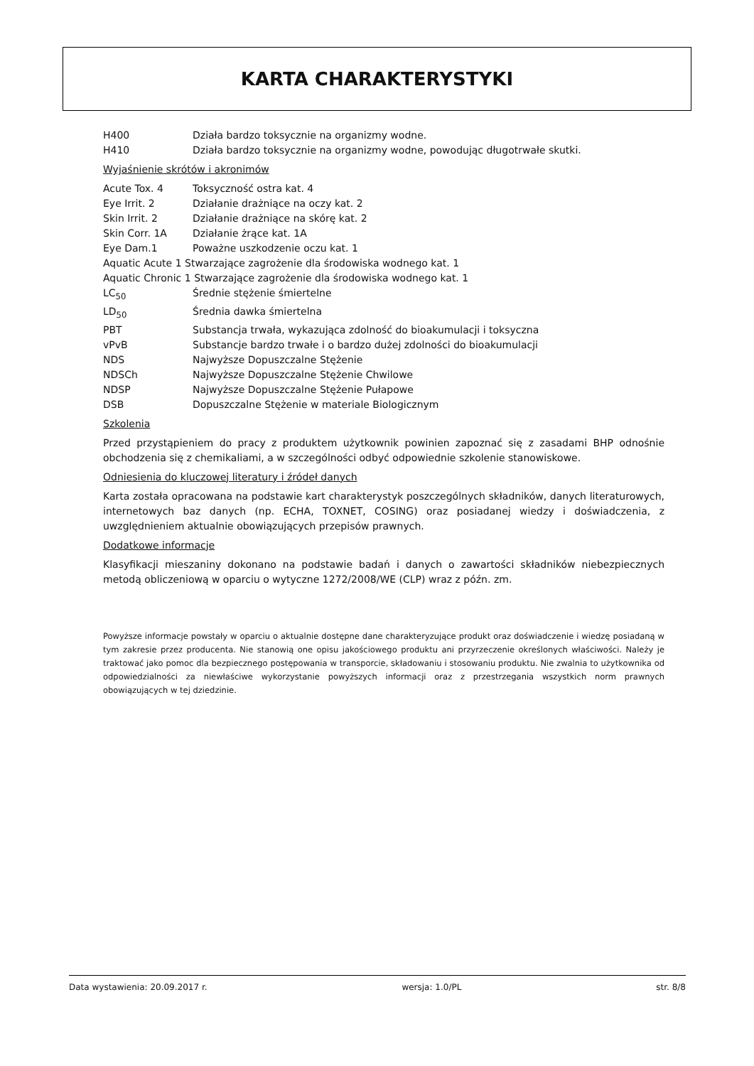KARTA CHARAKTERYSTYKI
H400 Działa bardzo toksycznie na organizmy wodne.
H410 Działa bardzo toksycznie na organizmy wodne, powodując długotrwałe skutki.
Wyjaśnienie skrótów i akronimów
Acute Tox. 4 Toksyczność ostra kat. 4
Eye Irrit. 2 Działanie drażniące na oczy kat. 2
Skin Irrit. 2 Działanie drażniące na skórę kat. 2
Skin Corr. 1A Działanie żrące kat. 1A
Eye Dam.1 Poważne uszkodzenie oczu kat. 1
Aquatic Acute 1 Stwarzające zagrożenie dla środowiska wodnego kat. 1
Aquatic Chronic 1 Stwarzające zagrożenie dla środowiska wodnego kat. 1
LC<sub>50</sub> Średnie stężenie śmiertelne
LD<sub>50</sub> Średnia dawka śmiertelna
PBT Substancja trwała, wykazująca zdolność do bioakumulacji i toksyczna
vPvB Substancje bardzo trwałe i o bardzo dużej zdolności do bioakumulacji
NDS Najwyższe Dopuszczalne Stężenie
NDSCh Najwyższe Dopuszczalne Stężenie Chwilowe
NDSP Najwyższe Dopuszczalne Stężenie Pułapowe
DSB Dopuszczalne Stężenie w materiale Biologicznym
Szkolenia
Przed przystąpieniem do pracy z produktem użytkownik powinien zapoznać się z zasadami BHP odnośnie obchodzenia się z chemikaliami, a w szczególności odbyć odpowiednie szkolenie stanowiskowe.
Odniesienia do kluczowej literatury i źródeł danych
Karta została opracowana na podstawie kart charakterystyk poszczególnych składników, danych literaturowych, internetowych baz danych (np. ECHA, TOXNET, COSING) oraz posiadanej wiedzy i doświadczenia, z uwzględnieniem aktualnie obowiązujących przepisów prawnych.
Dodatkowe informacje
Klasyfikacji mieszaniny dokonano na podstawie badań i danych o zawartości składników niebezpiecznych metodą obliczeniową w oparciu o wytyczne 1272/2008/WE (CLP) wraz z późn. zm.
Powyższe informacje powstały w oparciu o aktualnie dostępne dane charakteryzujące produkt oraz doświadczenie i wiedzę posiadaną w tym zakresie przez producenta. Nie stanowią one opisu jakościowego produktu ani przyrzeczenie określonych właściwości. Należy je traktować jako pomoc dla bezpiecznego postępowania w transporcie, składowaniu i stosowaniu produktu. Nie zwalnia to użytkownika od odpowiedzialności za niewłaściwe wykorzystanie powyższych informacji oraz z przestrzegania wszystkich norm prawnych obowiązujących w tej dziedzinie.
Data wystawienia: 20.09.2017 r. wersja: 1.0/PL str. 8/8